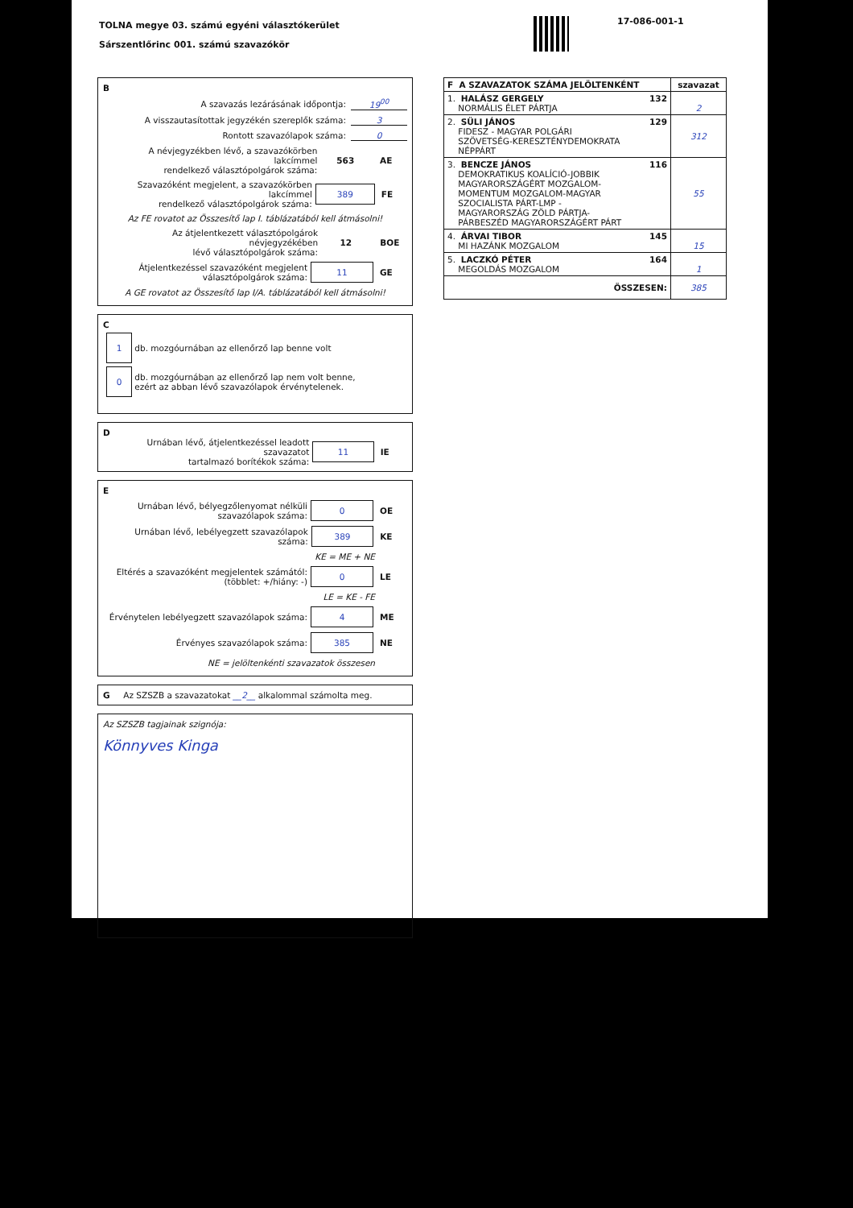TOLNA megye 03. számú egyéni választókerület
Sárszentlőrinc 001. számú szavazókör
17-086-001-1
B
A szavazás lezárásának időpontja: 19<sup>00</sup>
A visszautasítottak jegyzékén szereplők száma: 3
Rontott szavazólapok száma: 0
A névjegyzékben lévő, a szavazókörben lakcímmel
rendelkező választópolgárok száma: 563 AE
Szavazóként megjelent, a szavazókörben lakcímmel
rendelkező választópolgárok száma: 389 FE
Az FE rovatot az Összesítő lap I. táblázatából kell átmásolni!
Az átjelentkezett választópolgárok névjegyzékében
lévő választópolgárok száma: 12 BOE
Átjelentkezéssel szavazóként megjelent
választópolgárok száma: 11 GE
A GE rovatot az Összesítő lap I/A. táblázatából kell átmásolni!
C
1 db. mozgóurnában az ellenőrző lap benne volt
0 db. mozgóurnában az ellenőrző lap nem volt benne,
ezért az abban lévő szavazólapok érvénytelenek.
D
Urnában lévő, átjelentkezéssel leadott szavazatot
tartalmazó borítékok száma: 11 IE
E
Urnában lévő, bélyegzőlenyomat nélküli
szavazólapok száma: 0 OE
Urnában lévő, lebélyegzett szavazólapok száma: 389 KE
KE = ME + NE
Eltérés a szavazóként megjelentek számától:
(többlet: +/hiány: -) 0 LE
LE = KE - FE
Érvénytelen lebélyegzett szavazólapok száma: 4 ME
Érvényes szavazólapok száma: 385 NE
NE = jelöltenkénti szavazatok összesen
G Az SZSZB a szavazatokat __2__ alkalommal számolta meg.
Az SZSZB tagjainak szignója:
Könnyves Kinga
| F A SZAVAZATOK SZÁMA JELÖLTENKÉNT | szavazat |
| --- | --- |
| 1. HALÁSZ GERGELY 132 NORMÁLIS ÉLET PÁRTJA | 2 |
| 2. SÜLI JÁNOS 129 FIDESZ - MAGYAR POLGÁRI SZÖVETSÉG-KERESZTÉNYDEMOKRATA NÉPPÁRT | 312 |
| 3. BENCZE JÁNOS 116 DEMOKRATIKUS KOALÍCIÓ-JOBBIK MAGYARORSZÁGÉRT MOZGALOM- MOMENTUM MOZGALOM-MAGYAR SZOCIALISTA PÁRT-LMP - MAGYARORSZÁG ZÖLD PÁRTJA- PÁRBESZÉD MAGYARORSZÁGÉRT PÁRT | 55 |
| 4. ÁRVAI TIBOR 145 MI HAZÁNK MOZGALOM | 15 |
| 5. LACZKÓ PÉTER 164 MEGOLDÁS MOZGALOM | 1 |
| ÖSSZESEN: | 385 |